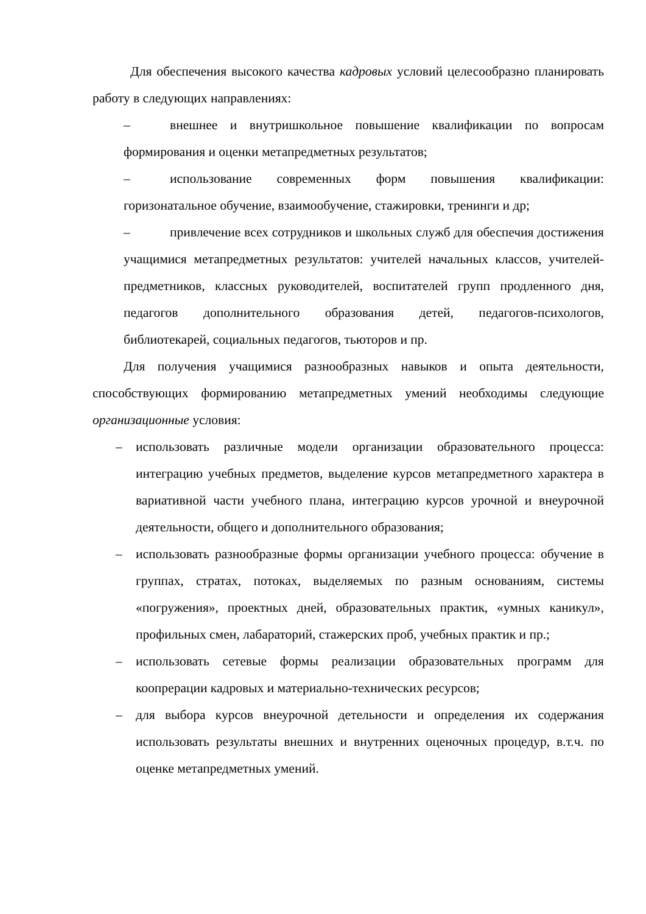Для обеспечения высокого качества кадровых условий целесообразно планировать работу в следующих направлениях:
– внешнее и внутришкольное повышение квалификации по вопросам формирования и оценки метапредметных результатов;
– использование современных форм повышения квалификации: горизонатальное обучение, взаимообучение, стажировки, тренинги и др;
– привлечение всех сотрудников и школьных служб для обеспечия достижения учащимися метапредметных результатов: учителей начальных классов, учителей-предметников, классных руководителей, воспитателей групп продленного дня, педагогов дополнительного образования детей, педагогов-психологов, библиотекарей, социальных педагогов, тьюторов и пр.
Для получения учащимися разнообразных навыков и опыта деятельности, способствующих формированию метапредметных умений необходимы следующие организационные условия:
– использовать различные модели организации образовательного процесса: интеграцию учебных предметов, выделение курсов метапредметного характера в вариативной части учебного плана, интеграцию курсов урочной и внеурочной деятельности, общего и дополнительного образования;
– использовать разнообразные формы организации учебного процесса: обучение в группах, стратах, потоках, выделяемых по разным основаниям, системы «погружения», проектных дней, образовательных практик, «умных каникул», профильных смен, лабараторий, стажерских проб, учебных практик и пр.;
– использовать сетевые формы реализации образовательных программ для коопрерации кадровых и материально-технических ресурсов;
– для выбора курсов внеурочной детельности и определения их содержания использовать результаты внешних и внутренних оценочных процедур, в.т.ч. по оценке метапредметных умений.